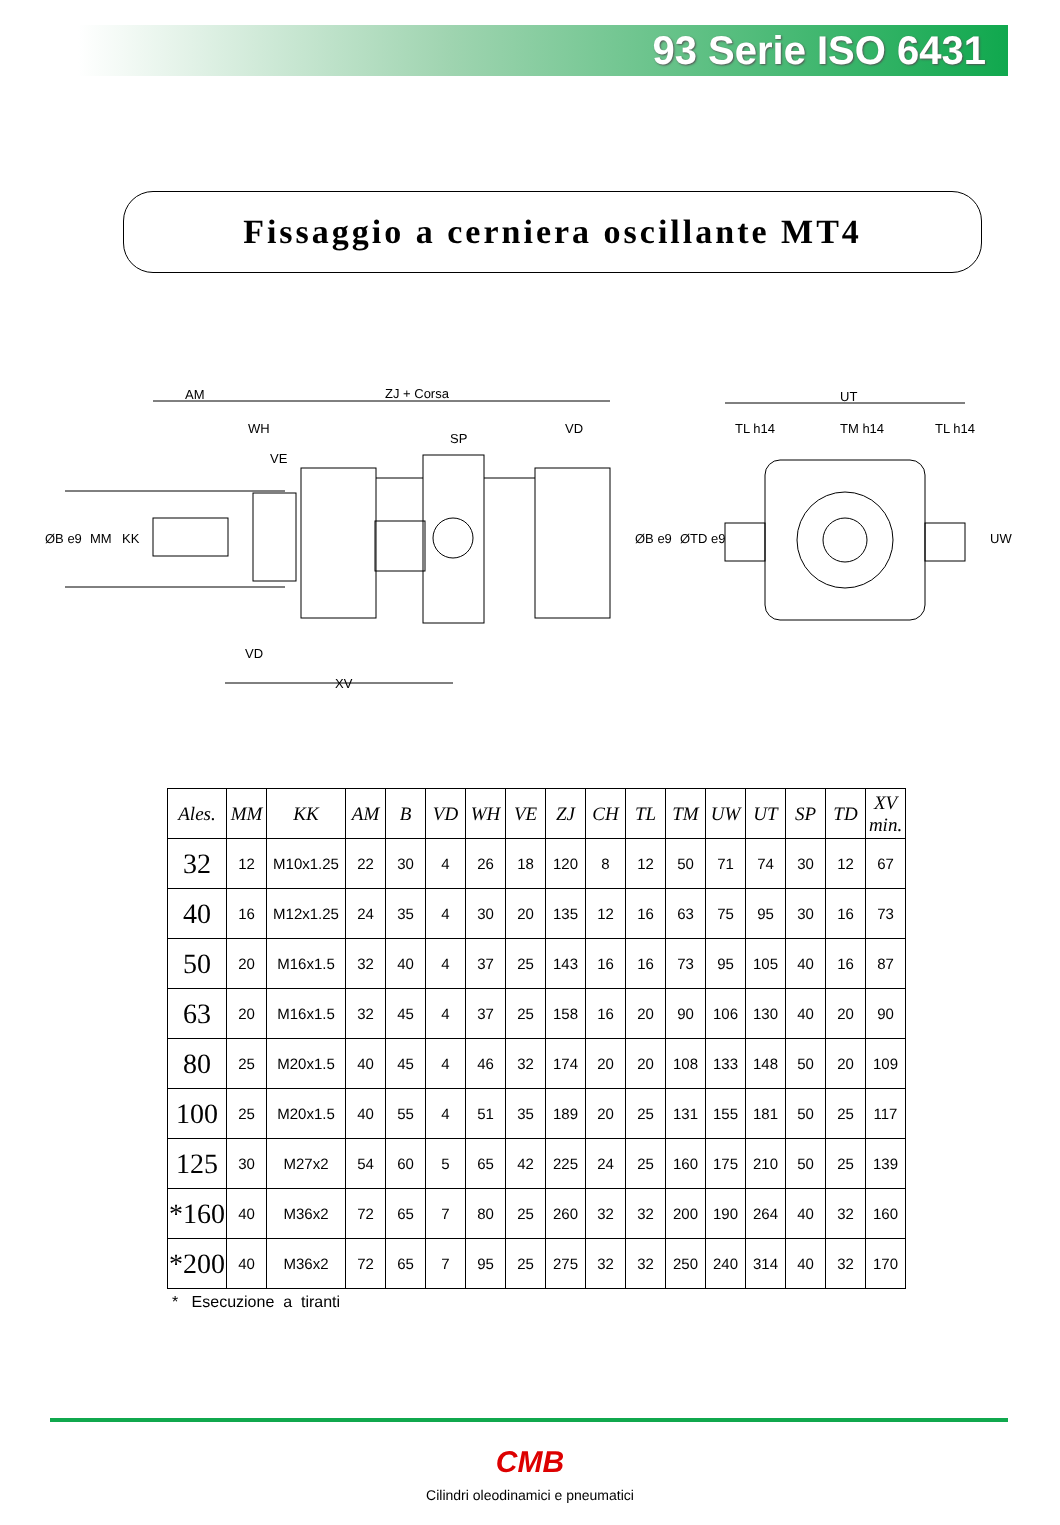93 Serie ISO 6431
Fissaggio a cerniera oscillante MT4
AM
ZJ + Corsa
WH
VE
SP
VD
ØB e9
MM
KK
ØB e9
ØTD e9
VD
XV
UT
TL h14
TM h14
TL h14
UW
| Ales. | MM | KK | AM | B | VD | WH | VE | ZJ | CH | TL | TM | UW | UT | SP | TD | XV min. |
| --- | --- | --- | --- | --- | --- | --- | --- | --- | --- | --- | --- | --- | --- | --- | --- | --- |
| 32 | 12 | M10x1.25 | 22 | 30 | 4 | 26 | 18 | 120 | 8 | 12 | 50 | 71 | 74 | 30 | 12 | 67 |
| 40 | 16 | M12x1.25 | 24 | 35 | 4 | 30 | 20 | 135 | 12 | 16 | 63 | 75 | 95 | 30 | 16 | 73 |
| 50 | 20 | M16x1.5 | 32 | 40 | 4 | 37 | 25 | 143 | 16 | 16 | 73 | 95 | 105 | 40 | 16 | 87 |
| 63 | 20 | M16x1.5 | 32 | 45 | 4 | 37 | 25 | 158 | 16 | 20 | 90 | 106 | 130 | 40 | 20 | 90 |
| 80 | 25 | M20x1.5 | 40 | 45 | 4 | 46 | 32 | 174 | 20 | 20 | 108 | 133 | 148 | 50 | 20 | 109 |
| 100 | 25 | M20x1.5 | 40 | 55 | 4 | 51 | 35 | 189 | 20 | 25 | 131 | 155 | 181 | 50 | 25 | 117 |
| 125 | 30 | M27x2 | 54 | 60 | 5 | 65 | 42 | 225 | 24 | 25 | 160 | 175 | 210 | 50 | 25 | 139 |
| *160 | 40 | M36x2 | 72 | 65 | 7 | 80 | 25 | 260 | 32 | 32 | 200 | 190 | 264 | 40 | 32 | 160 |
| *200 | 40 | M36x2 | 72 | 65 | 7 | 95 | 25 | 275 | 32 | 32 | 250 | 240 | 314 | 40 | 32 | 170 |
* Esecuzione a tiranti
CMB
Cilindri oleodinamici e pneumatici